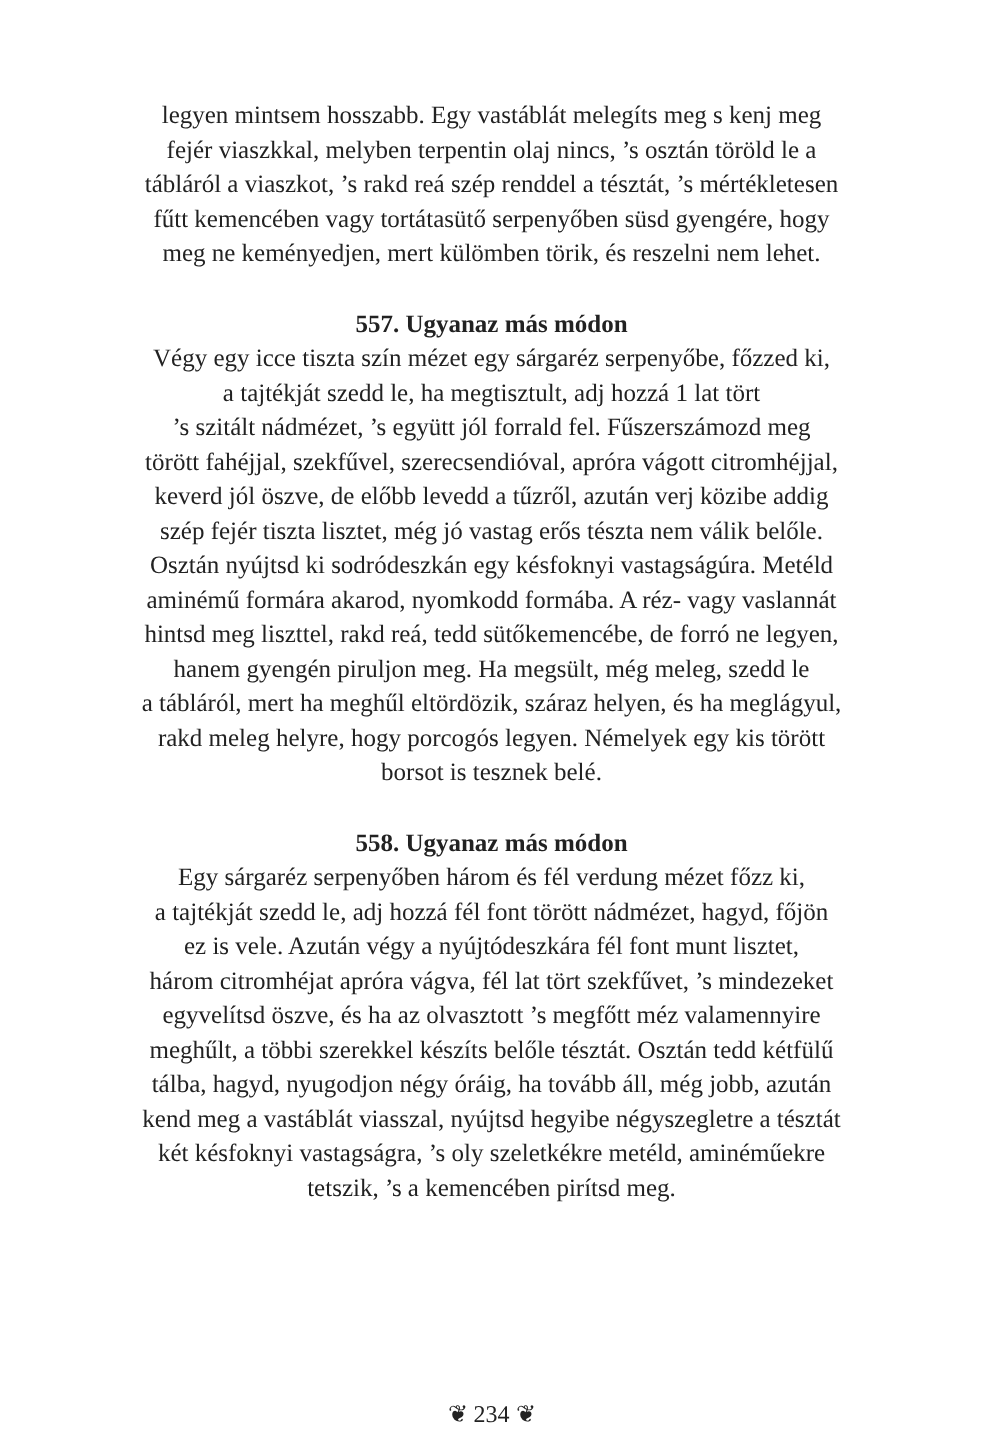legyen mintsem hosszabb. Egy vastáblát melegíts meg s kenj meg
fejér viaszkkal, melyben terpentin olaj nincs, ’s osztán töröld le a
tábláról a viaszkot, ’s rakd reá szép renddel a tésztát, ’s mértékletesen
fűtt kemencében vagy tortátasütő serpenyőben süsd gyengére, hogy
meg ne keményedjen, mert külömben törik, és reszelni nem lehet.
557. Ugyanaz más módon
Végy egy icce tiszta szín mézet egy sárgaréz serpenyőbe, főzzed ki,
a tajtékját szedd le, ha megtisztult, adj hozzá 1 lat tört
’s szitált nádmézet, ’s együtt jól forrald fel. Fűszerszámozd meg
törött fahéjjal, szekfűvel, szerecsendióval, apróra vágott citromhéjjal,
keverd jól öszve, de előbb levedd a tűzről, azután verj közibe addig
szép fejér tiszta lisztet, még jó vastag erős tészta nem válik belőle.
Osztán nyújtsd ki sodródeszkán egy késfoknyi vastagságúra. Metéld
aminémű formára akarod, nyomkodd formába. A réz- vagy vaslannát
hintsd meg liszttel, rakd reá, tedd sütőkemencébe, de forró ne legyen,
hanem gyengén piruljon meg. Ha megsült, még meleg, szedd le
a tábláról, mert ha meghűl eltördözik, száraz helyen, és ha meglágyul,
rakd meleg helyre, hogy porcogós legyen. Némelyek egy kis törött
borsot is tesznek belé.
558. Ugyanaz más módon
Egy sárgaréz serpenyőben három és fél verdung mézet főzz ki,
a tajtékját szedd le, adj hozzá fél font törött nádmézet, hagyd, főjön
ez is vele. Azután végy a nyújtódeszkára fél font munt lisztet,
három citromhéjat apróra vágva, fél lat tört szekfűvet, ’s mindezeket
egyvelítsd öszve, és ha az olvasztott ’s megfőtt méz valamennyire
meghűlt, a többi szerekkel készíts belőle tésztát. Osztán tedd kétfülű
tálba, hagyd, nyugodjon négy óráig, ha tovább áll, még jobb, azután
kend meg a vastáblát viasszal, nyújtsd hegyibe négyszegletre a tésztát
két késfoknyi vastagságra, ’s oly szeletkékre metéld, aminéműekre
tetszik, ’s a kemencében pirítsd meg.
❦ 234 ❦